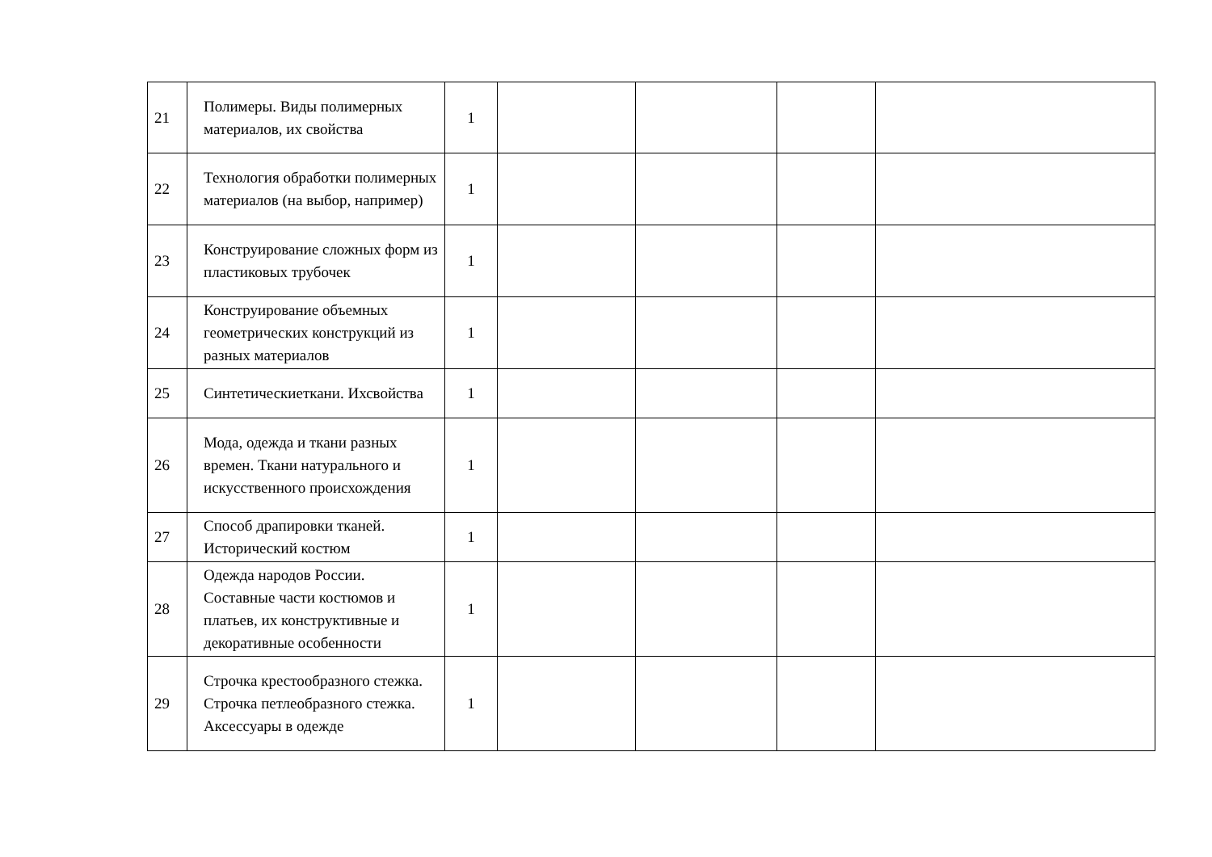| 21 | Полимеры. Виды полимерных материалов, их свойства | 1 | | | | |
| 22 | Технология обработки полимерных материалов (на выбор, например) | 1 | | | | |
| 23 | Конструирование сложных форм из пластиковых трубочек | 1 | | | | |
| 24 | Конструирование объемных геометрических конструкций из разных материалов | 1 | | | | |
| 25 | Синтетическиеткани. Ихсвойства | 1 | | | | |
| 26 | Мода, одежда и ткани разных времен. Ткани натурального и искусственного происхождения | 1 | | | | |
| 27 | Способ драпировки тканей. Исторический костюм | 1 | | | | |
| 28 | Одежда народов России. Составные части костюмов и платьев, их конструктивные и декоративные особенности | 1 | | | | |
| 29 | Строчка крестообразного стежка. Строчка петлеобразного стежка. Аксессуары в одежде | 1 | | | | |